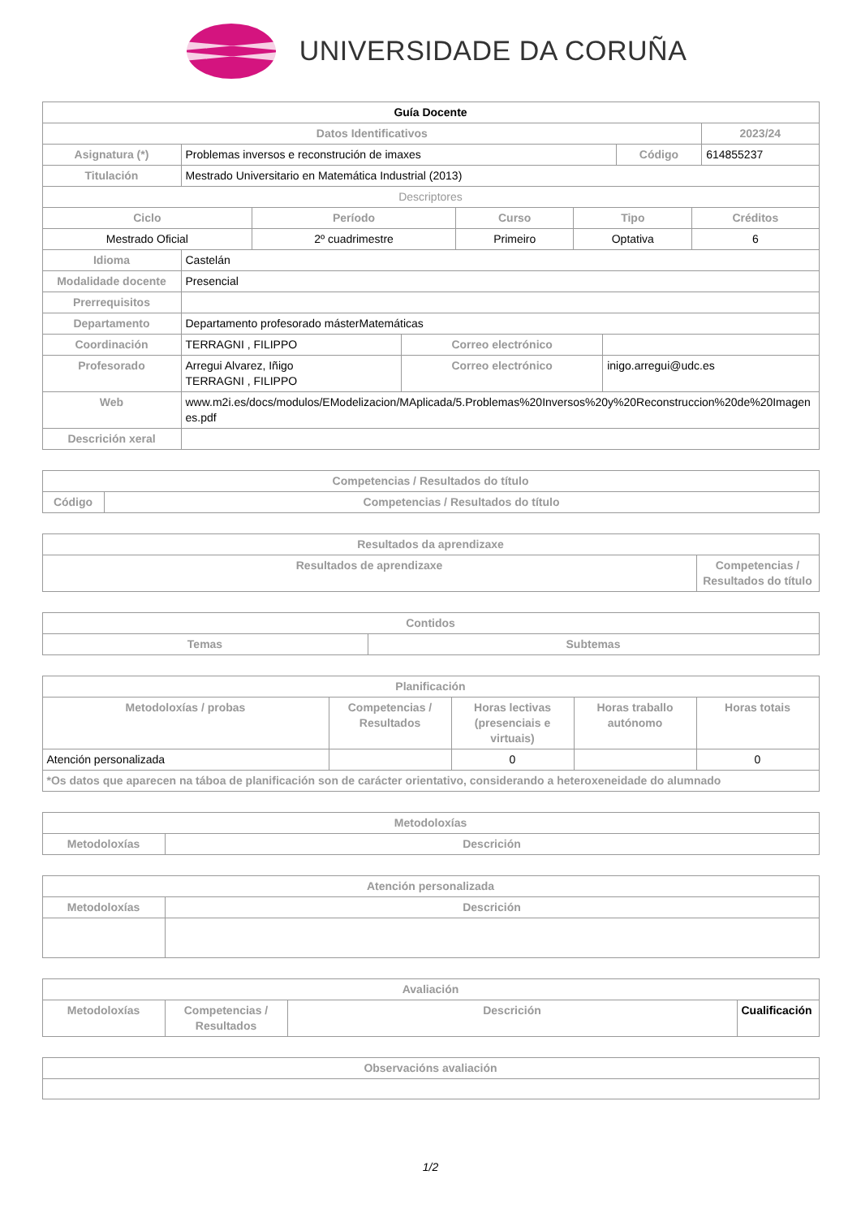UNIVERSIDADE DA CORUÑA
| Guía Docente | | | |
| Datos Identificativos | | | 2023/24 |
| Asignatura (*) | Problemas inversos e reconstrución de imaxes | Código | 614855237 |
| Titulación | Mestrado Universitario en Matemática Industrial (2013) | | |
| Descriptores | | | |
| Ciclo | Período | Curso | Tipo | Créditos |
| --- | --- | --- | --- | --- |
| Mestrado Oficial | 2º cuadrimestre | Primeiro | Optativa | 6 |
| Idioma | Castelán | | |
| Modalidade docente | Presencial | | |
| Prerrequisitos | | | |
| Departamento | Departamento profesorado másterMatemáticas | | |
| Coordinación | TERRAGNI , FILIPPO | Correo electrónico | |
| Profesorado | Arregui Alvarez, Iñigo TERRAGNI , FILIPPO | Correo electrónico | inigo.arregui@udc.es |
| Web | www.m2i.es/docs/modulos/EModelizacion/MAplicada/5.Problemas%20Inversos%20y%20Reconstruccion%20de%20Imagenes.pdf | | |
| Descrición xeral | | | |
| Competencias / Resultados do título | |
| --- | --- |
| Código | Competencias / Resultados do título |
| Resultados da aprendizaxe | |
| --- | --- |
| Resultados de aprendizaxe | Competencias / Resultados do título |
| Contidos | |
| --- | --- |
| Temas | Subtemas |
| Planificación | | | | |
| --- | --- | --- | --- | --- |
| Metodoloxías / probas | Competencias / Resultados | Horas lectivas (presenciais e virtuais) | Horas traballo autónomo | Horas totais |
| Atención personalizada | | 0 | | 0 |
| *Os datos que aparecen na táboa de planificación son de carácter orientativo, considerando a heteroxeneidade do alumnado | | | | |
| Metodoloxías | |
| --- | --- |
| Metodoloxías | Descrición |
| Atención personalizada | |
| --- | --- |
| Metodoloxías | Descrición |
| Avaliación | | | |
| --- | --- | --- | --- |
| Metodoloxías | Competencias / Resultados | Descrición | Cualificación |
| Observacións avaliación |
| --- |
1/2